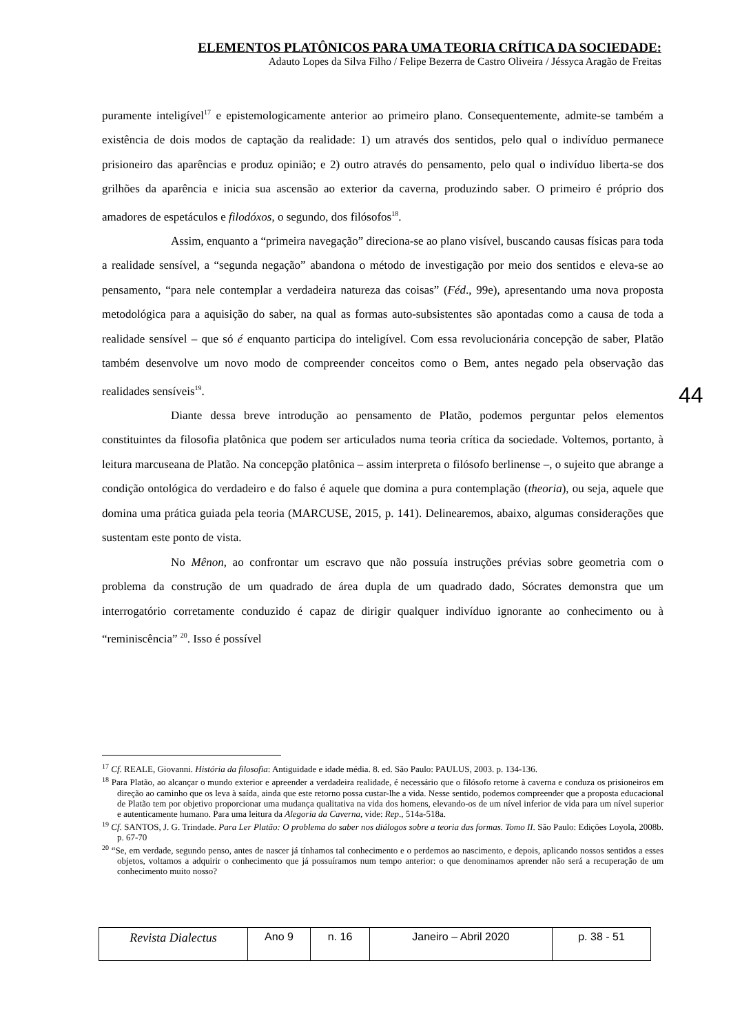ELEMENTOS PLATÔNICOS PARA UMA TEORIA CRÍTICA DA SOCIEDADE:
Adauto Lopes da Silva Filho / Felipe Bezerra de Castro Oliveira / Jéssyca Aragão de Freitas
puramente inteligível<sup>17</sup> e epistemologicamente anterior ao primeiro plano. Consequentemente, admite-se também a existência de dois modos de captação da realidade: 1) um através dos sentidos, pelo qual o indivíduo permanece prisioneiro das aparências e produz opinião; e 2) outro através do pensamento, pelo qual o indivíduo liberta-se dos grilhões da aparência e inicia sua ascensão ao exterior da caverna, produzindo saber. O primeiro é próprio dos amadores de espetáculos e filodóxos, o segundo, dos filósofos<sup>18</sup>.
Assim, enquanto a “primeira navegação” direciona-se ao plano visível, buscando causas físicas para toda a realidade sensível, a “segunda negação” abandona o método de investigação por meio dos sentidos e eleva-se ao pensamento, “para nele contemplar a verdadeira natureza das coisas” (Féd., 99e), apresentando uma nova proposta metodológica para a aquisição do saber, na qual as formas auto-subsistentes são apontadas como a causa de toda a realidade sensível – que só é enquanto participa do inteligível. Com essa revolucionária concepção de saber, Platão também desenvolve um novo modo de compreender conceitos como o Bem, antes negado pela observação das realidades sensíveis<sup>19</sup>.
Diante dessa breve introdução ao pensamento de Platão, podemos perguntar pelos elementos constituintes da filosofia platônica que podem ser articulados numa teoria crítica da sociedade. Voltemos, portanto, à leitura marcuseana de Platão. Na concepção platônica – assim interpreta o filósofo berlinense –, o sujeito que abrange a condição ontológica do verdadeiro e do falso é aquele que domina a pura contemplação (theoria), ou seja, aquele que domina uma prática guiada pela teoria (MARCUSE, 2015, p. 141). Delinearemos, abaixo, algumas considerações que sustentam este ponto de vista.
No Mênon, ao confrontar um escravo que não possuía instruções prévias sobre geometria com o problema da construção de um quadrado de área dupla de um quadrado dado, Sócrates demonstra que um interrogatório corretamente conduzido é capaz de dirigir qualquer indivíduo ignorante ao conhecimento ou à “reminiscência” <sup>20</sup>. Isso é possível
44
<sup>17</sup> Cf. REALE, Giovanni. História da filosofia: Antiguidade e idade média. 8. ed. São Paulo: PAULUS, 2003. p. 134-136.
<sup>18</sup> Para Platão, ao alcançar o mundo exterior e apreender a verdadeira realidade, é necessário que o filósofo retorne à caverna e conduza os prisioneiros em direção ao caminho que os leva à saída, ainda que este retorno possa custar-lhe a vida. Nesse sentido, podemos compreender que a proposta educacional de Platão tem por objetivo proporcionar uma mudança qualitativa na vida dos homens, elevando-os de um nível inferior de vida para um nível superior e autenticamente humano. Para uma leitura da Alegoria da Caverna, vide: Rep., 514a-518a.
<sup>19</sup> Cf. SANTOS, J. G. Trindade. Para Ler Platão: O problema do saber nos diálogos sobre a teoria das formas. Tomo II. São Paulo: Edições Loyola, 2008b. p. 67-70
<sup>20</sup> “Se, em verdade, segundo penso, antes de nascer já tínhamos tal conhecimento e o perdemos ao nascimento, e depois, aplicando nossos sentidos a esses objetos, voltamos a adquirir o conhecimento que já possuíramos num tempo anterior: o que denominamos aprender não será a recuperação de um conhecimento muito nosso?
| Revista Dialectus | Ano 9 | n. 16 | Janeiro – Abril 2020 | p. 38 - 51 |